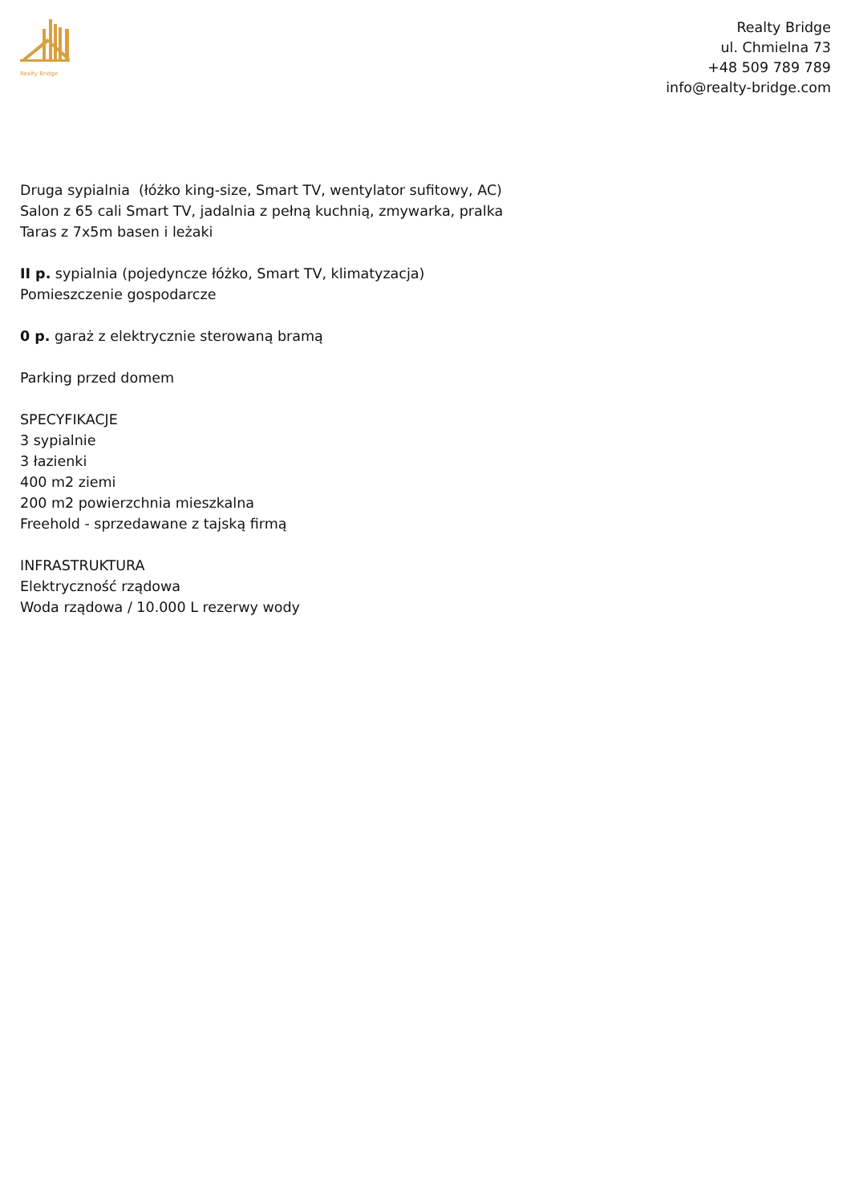Realty Bridge
Realty Bridge
ul. Chmielna 73
+48 509 789 789
info@realty-bridge.com
Druga sypialnia (łóżko king-size, Smart TV, wentylator sufitowy, AC)
Salon z 65 cali Smart TV, jadalnia z pełną kuchnią, zmywarka, pralka
Taras z 7x5m basen i leżaki
II p. sypialnia (pojedyncze łóżko, Smart TV, klimatyzacja)
Pomieszczenie gospodarcze
0 p. garaż z elektrycznie sterowaną bramą
Parking przed domem
SPECYFIKACJE
3 sypialnie
3 łazienki
400 m2 ziemi
200 m2 powierzchnia mieszkalna
Freehold - sprzedawane z tajską firmą
INFRASTRUKTURA
Elektryczność rządowa
Woda rządowa / 10.000 L rezerwy wody